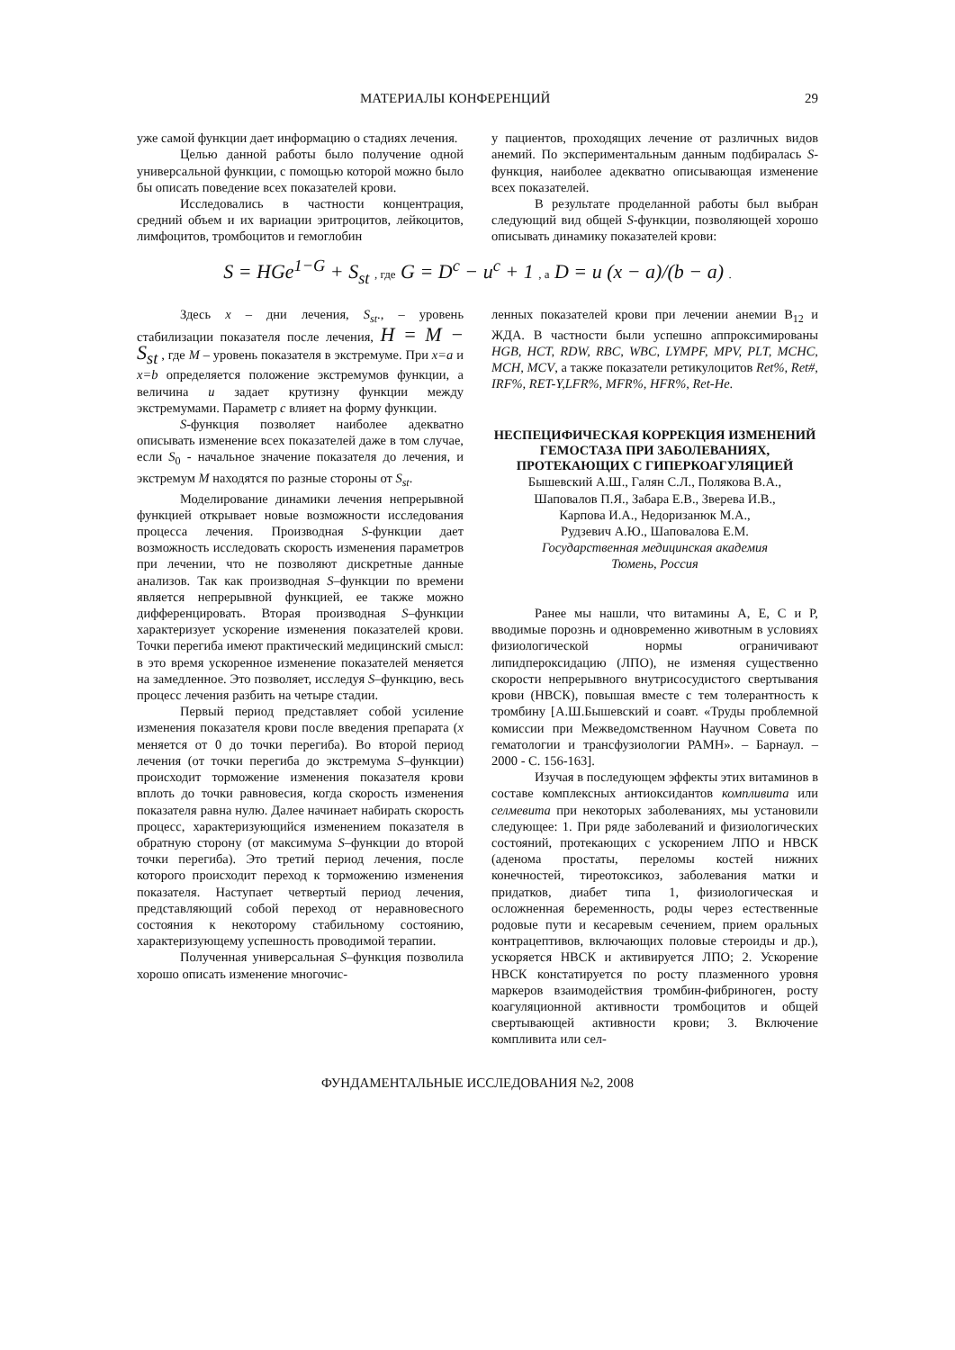МАТЕРИАЛЫ КОНФЕРЕНЦИЙ 29
уже самой функции дает информацию о стадиях лечения.
Целью данной работы было получение одной универсальной функции, с помощью которой можно было бы описать поведение всех показателей крови.
Исследовались в частности концентрация, средний объем и их вариации эритроцитов, лейкоцитов, лимфоцитов, тромбоцитов и гемоглобин
у пациентов, проходящих лечение от различных видов анемий. По экспериментальным данным подбиралась S-функция, наиболее адекватно описывающая изменение всех показателей.
В результате проделанной работы был выбран следующий вид общей S-функции, позволяющей хорошо описывать динамику показателей крови:
S = HGe<sup>1−G</sup> + S<sub>st</sub> , где G = D<sup>c</sup> − u<sup>c</sup> + 1 , а D = u (x − a)/(b − a) .
Здесь x – дни лечения, S<sub>st</sub>., – уровень стабилизации показателя после лечения, H = M − S<sub>st</sub> , где M – уровень показателя в экстремуме. При x=a и x=b определяется положение экстремумов функции, а величина u задает крутизну функции между экстремумами. Параметр c влияет на форму функции.
S-функция позволяет наиболее адекватно описывать изменение всех показателей даже в том случае, если S<sub>0</sub> - начальное значение показателя до лечения, и экстремум M находятся по разные стороны от S<sub>st</sub>.
Моделирование динамики лечения непрерывной функцией открывает новые возможности исследования процесса лечения. Производная S-функции дает возможность исследовать скорость изменения параметров при лечении, что не позволяют дискретные данные анализов. Так как производная S–функции по времени является непрерывной функцией, ее также можно дифференцировать. Вторая производная S–функции характеризует ускорение изменения показателей крови. Точки перегиба имеют практический медицинский смысл: в это время ускоренное изменение показателей меняется на замедленное. Это позволяет, исследуя S–функцию, весь процесс лечения разбить на четыре стадии.
Первый период представляет собой усиление изменения показателя крови после введения препарата (x меняется от 0 до точки перегиба). Во второй период лечения (от точки перегиба до экстремума S–функции) происходит торможение изменения показателя крови вплоть до точки равновесия, когда скорость изменения показателя равна нулю. Далее начинает набирать скорость процесс, характеризующийся изменением показателя в обратную сторону (от максимума S–функции до второй точки перегиба). Это третий период лечения, после которого происходит переход к торможению изменения показателя. Наступает четвертый период лечения, представляющий собой переход от неравновесного состояния к некоторому стабильному состоянию, характеризующему успешность проводимой терапии.
Полученная универсальная S–функция позволила хорошо описать изменение многочис-
ленных показателей крови при лечении анемии B<sub>12</sub> и ЖДА. В частности были успешно аппроксимированы HGB, HCT, RDW, RBC, WBC, LYMPF, MPV, PLT, MCHC, MCH, MCV, а также показатели ретикулоцитов Ret%, Ret#, IRF%, RET-Y,LFR%, MFR%, HFR%, Ret-He.
НЕСПЕЦИФИЧЕСКАЯ КОРРЕКЦИЯ ИЗМЕНЕНИЙ ГЕМОСТАЗА ПРИ ЗАБОЛЕВАНИЯХ, ПРОТЕКАЮЩИХ С ГИПЕРКОАГУЛЯЦИЕЙ
Бышевский А.Ш., Галян С.Л., Полякова В.А.,
Шаповалов П.Я., Забара Е.В., Зверева И.В.,
Карпова И.А., Недоризанюк М.А.,
Рудзевич А.Ю., Шаповалова Е.М.
Государственная медицинская академия
Тюмень, Россия
Ранее мы нашли, что витамины А, Е, С и Р, вводимые порознь и одновременно животным в условиях физиологической нормы ограничивают липидпероксидацию (ЛПО), не изменяя существенно скорости непрерывного внутрисосудистого свертывания крови (НВСК), повышая вместе с тем толерантность к тромбину [А.Ш.Бышевский и соавт. «Труды проблемной комиссии при Межведомственном Научном Совета по гематологии и трансфузиологии РАМН». – Барнаул. – 2000 - С. 156-163].
Изучая в последующем эффекты этих витаминов в составе комплексных антиоксидантов компливита или селмевита при некоторых заболеваниях, мы установили следующее: 1. При ряде заболеваний и физиологических состояний, протекающих с ускорением ЛПО и НВСК (аденома простаты, переломы костей нижних конечностей, тиреотоксикоз, заболевания матки и придатков, диабет типа 1, физиологическая и осложненная беременность, роды через естественные родовые пути и кесаревым сечением, прием оральных контрацептивов, включающих половые стероиды и др.), ускоряется НВСК и активируется ЛПО; 2. Ускорение НВСК констатируется по росту плазменного уровня маркеров взаимодействия тромбин-фибриноген, росту коагуляционной активности тромбоцитов и общей свертывающей активности крови; 3. Включение компливита или сел-
ФУНДАМЕНТАЛЬНЫЕ ИССЛЕДОВАНИЯ №2, 2008